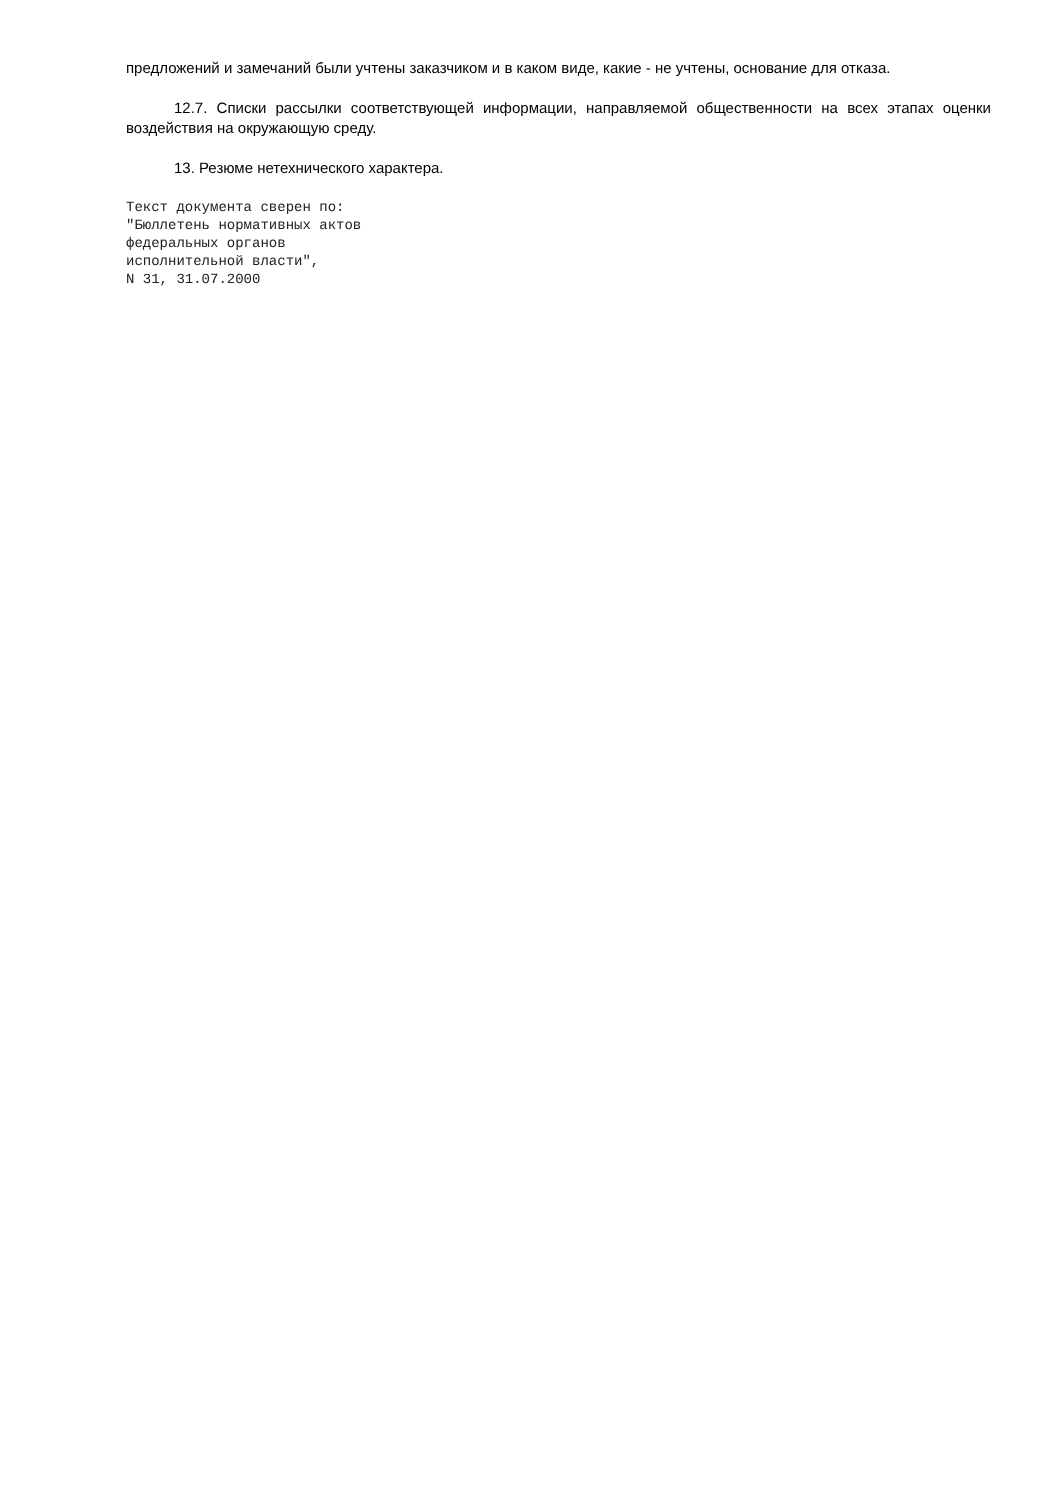предложений и замечаний были учтены заказчиком и в каком виде, какие - не учтены, основание для отказа.
12.7. Списки рассылки соответствующей информации, направляемой общественности на всех этапах оценки воздействия на окружающую среду.
13. Резюме нетехнического характера.
Текст документа сверен по:
"Бюллетень нормативных актов
федеральных органов
исполнительной власти",
N 31, 31.07.2000